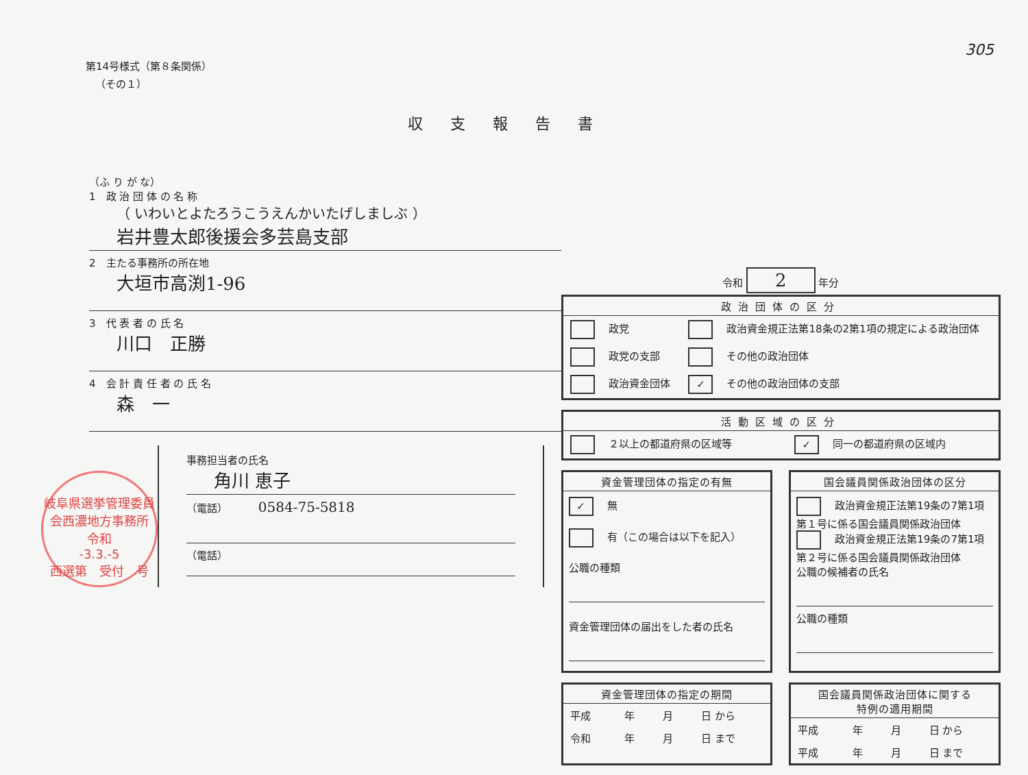305
第14号様式（第８条関係）
（その１）
収支報告書
（ふ り が な）
1　政 治 団 体 の 名 称
（ いわいとよたろうこうえんかいたげしましぶ ）
岩井豊太郎後援会多芸島支部
2　主たる事務所の所在地
大垣市高渕1-96
3　代 表 者 の 氏 名
川口　正勝
4　会 計 責 任 者 の 氏 名
森　一
事務担当者の氏名
角川 恵子
（電話） 0584-75-5818
（電話）
岐阜県選挙管理委員会西濃地方事務所
令和
-3.3.-5
西選第　受付　号
令和 2 年分
政治団体の区分
| 政党 | 政治資金規正法第18条の2第1項の規定による政治団体 |
| 政党の支部 | その他の政治団体 |
| 政治資金団体 | ✓ その他の政治団体の支部 |
活動区域の区分
| ２以上の都道府県の区域等 | ✓ 同一の都道府県の区域内 |
資金管理団体の指定の有無
✓ 無
有（この場合は以下を記入）
公職の種類
資金管理団体の届出をした者の氏名
国会議員関係政治団体の区分
政治資金規正法第19条の7第1項第１号に係る国会議員関係政治団体
政治資金規正法第19条の7第1項第２号に係る国会議員関係政治団体
公職の候補者の氏名
公職の種類
資金管理団体の指定の期間
| 平成 | 年 | 月 | 日 から |
| 令和 | 年 | 月 | 日 まで |
国会議員関係政治団体に関する
特例の適用期間
| 平成 | 年 | 月 | 日 から |
| 平成 | 年 | 月 | 日 まで |